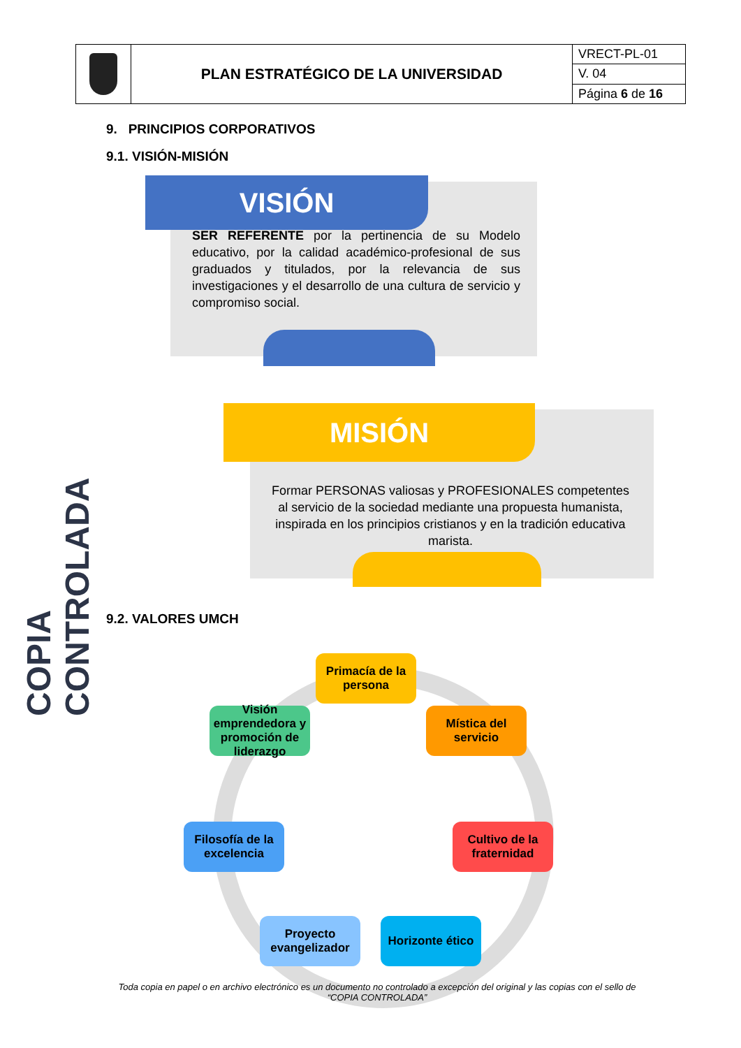| | PLAN ESTRATÉGICO DE LA UNIVERSIDAD | VRECT-PL-01 |
| | | V. 04 |
| | | Página 6 de 16 |
9. PRINCIPIOS CORPORATIVOS
9.1. VISIÓN-MISIÓN
COPIA CONTROLADA
VISIÓN
SER REFERENTE por la pertinencia de su Modelo educativo, por la calidad académico-profesional de sus graduados y titulados, por la relevancia de sus investigaciones y el desarrollo de una cultura de servicio y compromiso social.
MISIÓN
Formar PERSONAS valiosas y PROFESIONALES competentes al servicio de la sociedad mediante una propuesta humanista, inspirada en los principios cristianos y en la tradición educativa marista.
9.2. VALORES UMCH
Primacía de la persona
Mística del servicio
Cultivo de la fraternidad
Horizonte ético
Proyecto evangelizador
Filosofía de la excelencia
Visión emprendedora y promoción de liderazgo
Toda copia en papel o en archivo electrónico es un documento no controlado a excepción del original y las copias con el sello de “COPIA CONTROLADA”